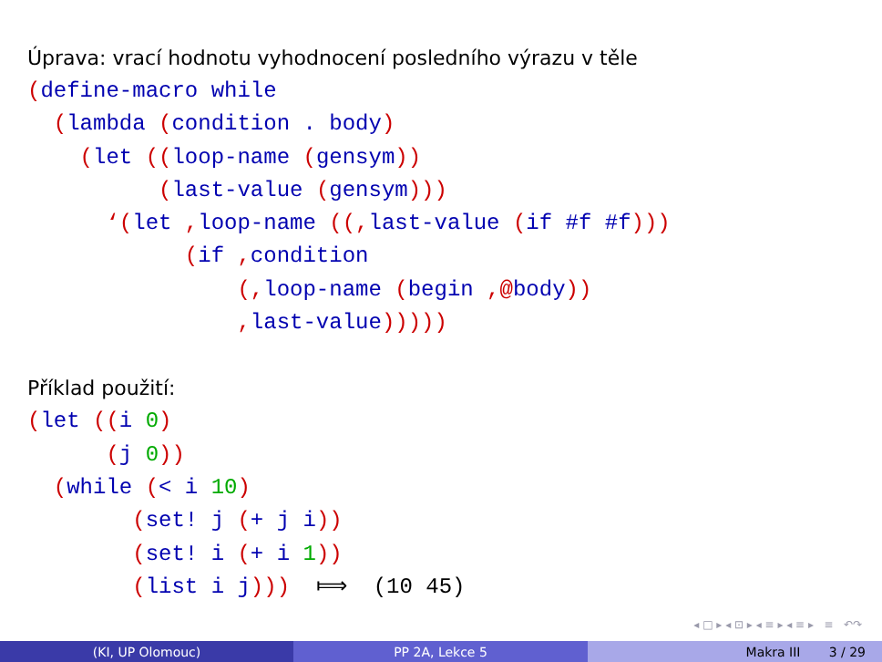Úprava: vrací hodnotu vyhodnocení posledního výrazu v těle
(define-macro while
  (lambda (condition . body)
    (let ((loop-name (gensym))
          (last-value (gensym)))
      ‘(let , loop-name ((, last-value (if #f #f)))
            (if , condition
                (, loop-name (begin ,@body))
                , last-value)))))
Příklad použití:
(let ((i 0)
      (j 0))
  (while (< i 10)
        (set! j (+ j i))
        (set! i (+ i 1))
        (list i j)))  ⟾  (10 45)
◂ □ ▸ ◂ ⊡ ▸ ◂ ≡ ▸ ◂ ≡ ▸ ≡ ↶↷
(KI, UP Olomouc) PP 2A, Lekce 5 Makra III 3 / 29